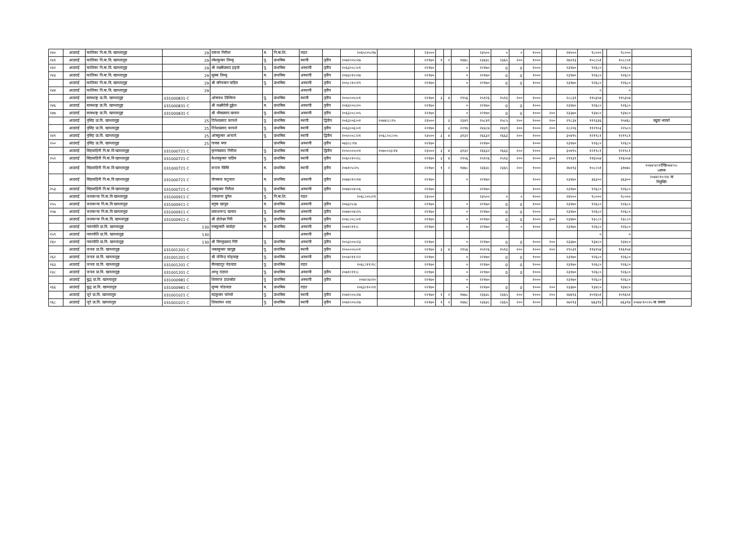| २४० | आठराई | कालिका नि.मा.वि. खाम्लालुङ्ग | 29 | दमन्ता निरौला | म. | नि.मा.शि. | राहत | | २०६५।०५।१७ | | २३५०० | | | | २३५०० | ० | ० | १००० | | २४५०० | ९८००० | | ९८००० | |
| २४१ | आठराई | कालिका नि.मा.वि. खाम्लालुङ | 29 | रमेशकुमार लिम्बू | पु. | प्राथमिक | स्थायी | तृतीय | २०७१।०५।२७ | | २२१७० | १ | २ | १४७८ | २३६४८ | २३६५ | २०० | १००० | | २७२१३ | १०८८५१ | | १०८८५१ | |
| २४२ | आठराई | कालिका नि.मा.वि. खाम्लालुङ्ग | 29 | श्री लक्ष्मीप्रसाद इङ्वो | पु. | प्राथमिक | अस्थायी | तृतीय | २०६३।०८।०१ | | २२१७० | | | ० | २२१७० | 0 | 0 | १००० | | २३१७० | ९२६८० | | ९२६८० | |
| २४३ | आठराई | कालिका नि.मा.वि. खाम्लालुङ्ग | 29 | सुस्मा लिम्बू | म. | प्राथमिक | अस्थायी | तृतीय | २०७३।१०।२७ | | २२१७० | | | ० | २२१७० | 0 | 0 | १००० | | २३१७० | ९२६८० | | ९२६८० | |
| | आठराई | कालिका नि.मा.वि. खाम्लालुङ्ग | 29 | श्री मरिचमान पाहिम | पु. | प्राथमिक | अस्थायी | तृतीय | २०५८।१०।१९ | | २२१७० | | | ० | २२१७० | 0 | 0 | १००० | | २३१७० | ९२६८० | | ९२६८० | |
| २४४ | आठराई | कालिका नि.मा.वि. खाम्लालुङ्ग | 29 | | | | अस्थायी | तृतीय | | | | | | | | | | | | | ० | | ० | |
| | आठराई | सामथाङ्ग प्रा.वि. खाम्लालुङ्ग | 031000831 C | ओमनाथ तिम्सिना | पु. | प्राथमिक | स्थायी | तृतीय | २०५०।०५।०१ | | २२१७० | ३ | ४ | २९५६ | २५१२६ | २५१३ | २०० | १००० | | २८८३९ | ११५३५४ | | ११५३५४ | |
| २४६ | आठराई | सामथाङ्ग प्रा.वि. खाम्लालुङ्ग | 031000831 C | श्री लक्ष्मीदेवी ढुङ्गेल | म. | प्राथमिक | अस्थायी | तृतीय | २०६४।०५।२० | | २२१७० | | | ० | २२१७० | 0 | 0 | १००० | | २३१७० | ९२६८० | | ९२६८० | |
| २४७ | आठराई | सामथाङ्ग प्रा.वि. खाम्लालुङ्ग | 031000831 C | श्री भीमप्रसाद खनाल | पु. | प्राथमिक | अस्थायी | तृतीय | २०६३।०८।०५ | | २२१७० | | | ० | २२१७० | 0 | 0 | १००० | २०० | २३३७० | ९३४८० | | ९३४८० | |
| | आठराई | नृसिंह प्रा.वि. खाम्लालुङ्ग | 25 | दिनेशप्रसाद काफ्ले | पु. | प्राथमिक | स्थायी | द्वितीय | २०६३।०६।०१ | २०७४।८।२५ | २३५०० | | ३ | २३४९ | २५८४९ | २५८५ | २०० | १००० | २०० | २९८३४ | ११९३३६ | | ९५४६८ | बढुवा भएको |
| | आठराई | नृसिंह प्रा.वि. खाम्लालुङ्ग | 25 | दिनेशप्रसाद काफ्ले | पु. | प्राथमिक | स्थायी | तृतीय | २०६३।०६।०१ | | २२१७० | | ३ | २२१७ | २४३८७ | २४३९ | २०० | १००० | २०० | २८२२६ | ११२९०३ | | २२५८० | |
| २४९ | आठराई | नृसिंह प्रा.वि. खाम्लालुङ्ग | 25 | ओमकुमार आचार्य | पु. | प्राथमिक | स्थायी | द्वितीय | २०५०।०८।२१ | २०६८।०८।०५ | २३५०० | ३ | ४ | ३१३२ | २६६३२ | २६६३ | २०० | १००० | | ३०४९५ | १२१९८१ | | १२१९८१ | |
| २५० | आठराई | नृसिंह प्रा.वि. खाम्लालुङ्ग | 25 | गायत्रा मगर | | प्राथमिक | अस्थायी | तृतीय | ०७३।८।१४ | | २२१७० | | | | २२१७० | | | १००० | | २३१७० | ९२६८० | | ९२६८० | |
| | आठराई | सिंहवाहिनी नि.मा.वि खाम्लालुङ्ग | 031000721 C | कृष्णप्रसाद निरौला | पु. | प्राथमिक | स्थायी | द्वितीय | २०५०।०५।०१ | २०७०।०३।१४ | २३५०० | ३ | ४ | ३१३२ | २६६३२ | २६६३ | २०० | १००० | | ३०४९५ | १२१९८१ | | १२१९८१ | |
| २५२ | आठराई | सिंहवाहिनी नि.मा.वि खाम्लालुङ्ग | 031000721 C | केशवकुमार पाहिम | पु. | प्राथमिक | स्थायी | तृतीय | २०६०।१०।२८ | | २२१७० | ३ | ४ | २९५६ | २५१२६ | २५१३ | २०० | १००० | ३०० | २९१३९ | ११६५५४ | | ११६५५४ | |
| | आठराई | सिंहवाहिनी नि.मा.वि खाम्लालुङ्ग | 031000721 C | वन्दना घिमिरे | म. | प्राथमिक | स्थायी | तृतीय | २०७१।५।२५ | | २२१७० | १ | २ | १४७८ | २३६४८ | २३६५ | २०० | १००० | | २७२१३ | १०८८५१ | | ३१७४८ | २०७४।४।१देखि०७४।५। ५सम्म |
| | आठराई | सिंहवाहिनी नि.मा.वि खाम्लालुङ्ग | 031000721 C | योगमाया कटुवाल | म. | प्राथमिक | अस्थायी | तृतीय | २०७४।१०।१४ | | २२१७० | | | ० | २२१७० | | | १००० | | २३१७० | ३६३०० | | ३६३०० | २०७४।१०।१४ मा नियुक्ति |
| २५३ | आठराई | सिंहवाहिनी नि.मा.वि खाम्लालुङ्ग | 031000721 C | रामकुमार निरौला | पु. | प्राथमिक | अस्थायी | तृतीय | २०७४।०४।०६ | | २२१७० | | | | २२१७० | | | १००० | | २३१७० | ९२६८० | | ९२६८० | |
| | आठराई | जलकन्या नि.मा.वि खाम्लालुङ्ग | 031000911 C | दयासागर ढुंगेल | पु. | नि.मा.शि. | राहत | | २०६८।०५।२१ | | २३५०० | | | | २३५०० | ० | ० | १००० | | २४५०० | ९८००० | | ९८००० | |
| २५५ | आठराई | जलकन्या नि.मा.वि खाम्लालुङ | 031000911 C | मनुषा खापुङ | म. | प्राथमिक | अस्थायी | तृतीय | २०७३।५।७ | | २२१७० | | | ० | २२१७० | 0 | 0 | १००० | | २३१७० | ९२६८० | | ९२६८० | |
| २५७ | आठराई | जलकन्या नि.मा.वि खाम्लालुङ | 031000911 C | प्रकाशचन्द्र खनाल | पु. | प्राथमिक | अस्थायी | तृतीय | २०७४।०४।२५ | | २२१७० | | | ० | २२१७० | 0 | 0 | १००० | | २३१७० | ९२६८० | | ९२६८० | |
| | आठराई | जलकन्या नि.मा.वि. खाम्लालुङ्ग | 031000911 C | श्री डोलेश्वर गिरी | पु. | प्राथमिक | अस्थायी | तृतीय | २०४८।०८।०१ | | २२१७० | | | ० | २२१७० | 0 | 0 | १००० | ३०० | २३४७० | ९३८८० | | ९३८८० | |
| | आठराई | नवज्योति प्रा.वि. खाम्लालुङ्ग | 130 | रामकुमारी मावोहां | म. | प्राथमिक | अस्थायी | तृतीय | २०७१।११।८ | | २२१७० | | | ० | २२१७० | ० | ० | १००० | | २३१७० | ९२६८० | | ९२६८० | |
| २५९ | आठराई | नवज्योति प्रा.वि. खाम्लालुङ्ग | 130 | | | | अस्थायी | तृतीय | | | | | | | | | | | | | ० | | ० | |
| २६० | आठराई | नवज्योति प्रा.वि. खाम्लालुङ्ग | 130 | श्री विष्णुप्रसाद गिरी | पु. | प्राथमिक | अस्थायी | तृतीय | २०५३।०५।२३ | | २२१७० | | | ० | २२१७० | 0 | 0 | १००० | २०० | २३३७० | ९३४८० | | ९३४८० | |
| | आठराई | जनता प्रा.वि. खाम्लालुङ्ग | 031001201 C | भक्तकुमार खापुङ्ग | पु. | प्राथमिक | स्थायी | तृतीय | २०५०।०५।०१ | | २२१७० | ३ | ४ | २९५६ | २५१२६ | २५१३ | २०० | १००० | २०० | २९०३९ | ११६१५४ | | ११६१५४ | |
| २६२ | आठराई | जनता प्रा.वि. खाम्लालुङ्ग | 031001201 C | श्री जेविन्द्र चोङ्वाङ्ग | पु. | प्राथमिक | अस्थायी | तृतीय | २०५४।११।२२ | | २२१७० | | | ० | २२१७० | 0 | 0 | १००० | | २३१७० | ९२६८० | | ९२६८० | |
| २६३ | आठराई | जनता प्रा.वि. खाम्लालुङ्ग | 031001201 C | वीरबहादुर चेङवाङ | पु. | प्राथमिक | राहत | | २०६८।११।१८ | | २२१७० | | | ० | २२१७० | 0 | 0 | १००० | | २३१७० | ९२६८० | | ९२६८० | |
| २३८ | आठराई | जनता प्रा.वि. खाम्लालुङ्ग | 031001201 C | शम्भु दाहाल | पु. | प्राथमिक | अस्थायी | तृतीय | २०७१।११।८ | | २२१७० | | | ० | २२१७० | 0 | 0 | १००० | | २३१७० | ९२६८० | | ९२६८० | |
| | आठराई | बुद्ध प्रा.वि. खाम्लालुङ | 031000981 C | शिवराज हाङस्रोङ | पु | प्राथमिक | अस्थायी | तृतीय | २०७२।७।१० | | २२१७० | | | ० | २२१७० | | | १००० | | २३१७० | ९२६८० | | ९२६८० | |
| २६६ | आठराई | बुद्ध प्रा.वि. खाम्लालुङ | 031000981 C | सुष्मा चोङवाङ | म. | प्राथमिक | राहत | | २०६३।१०।२१ | | २२१७० | | | ० | २२१७० | 0 | 0 | १००० | २०० | २३३७० | ९३४८० | | ९३४८० | |
| | आठराई | जुरे प्रा.वि. खाम्लालुङ | 031001021 C | रुद्रकुमार फोम्वो | पु. | प्राथमिक | स्थायी | तृतीय | २०७१।०५।२७ | | २२१७० | १ | २ | १४७८ | २३६४८ | २३६५ | २०० | १००० | २०० | २७४१३ | १०९६५१ | | १०९६५१ | |
| २६८ | आठराई | जुरे प्रा.वि. खाम्लालुङ | 031001021 C | शिवशंकर शाह | पु. | प्राथमिक | स्थायी | तृतीय | २०७१।०५।२७ | | २२१७० | १ | २ | १४७८ | २३६४८ | २३६५ | २०० | १००० | | २७२१३ | ७६३९४ | | ७६३९४ | २०७४।१०।२५ मा सरुवा |